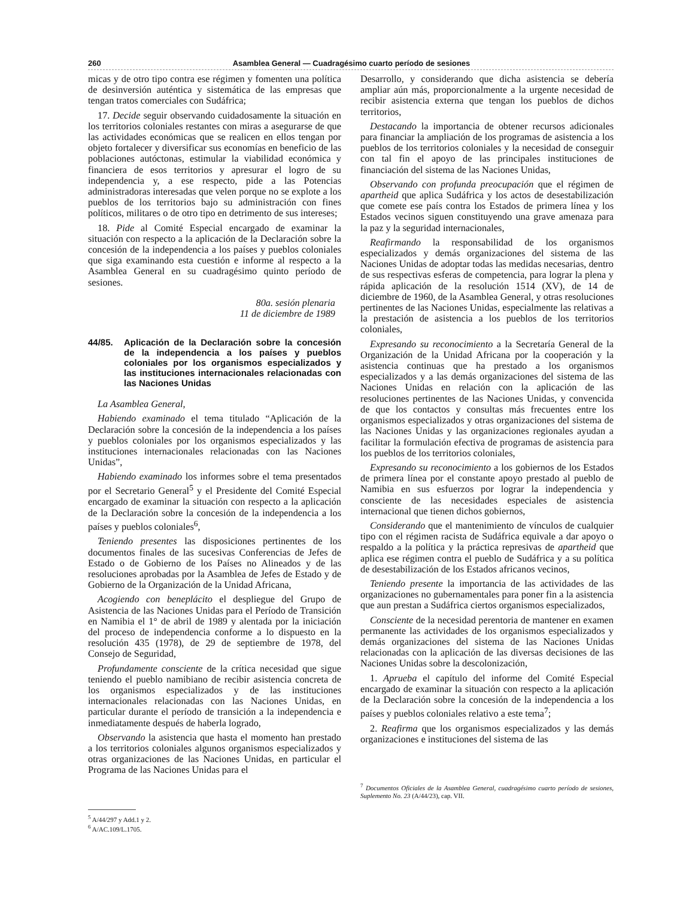260 Asamblea General — Cuadragésimo cuarto período de sesiones
micas y de otro tipo contra ese régimen y fomenten una política de desinversión auténtica y sistemática de las empresas que tengan tratos comerciales con Sudáfrica;
17. Decide seguir observando cuidadosamente la situación en los territorios coloniales restantes con miras a asegurarse de que las actividades económicas que se realicen en ellos tengan por objeto fortalecer y diversificar sus economías en beneficio de las poblaciones autóctonas, estimular la viabilidad económica y financiera de esos territorios y apresurar el logro de su independencia y, a ese respecto, pide a las Potencias administradoras interesadas que velen porque no se explote a los pueblos de los territorios bajo su administración con fines políticos, militares o de otro tipo en detrimento de sus intereses;
18. Pide al Comité Especial encargado de examinar la situación con respecto a la aplicación de la Declaración sobre la concesión de la independencia a los países y pueblos coloniales que siga examinando esta cuestión e informe al respecto a la Asamblea General en su cuadragésimo quinto período de sesiones.
80a. sesión plenaria
11 de diciembre de 1989
44/85. Aplicación de la Declaración sobre la concesión de la independencia a los países y pueblos coloniales por los organismos especializados y las instituciones internacionales relacionadas con las Naciones Unidas
La Asamblea General,
Habiendo examinado el tema titulado “Aplicación de la Declaración sobre la concesión de la independencia a los países y pueblos coloniales por los organismos especializados y las instituciones internacionales relacionadas con las Naciones Unidas”,
Habiendo examinado los informes sobre el tema presentados por el Secretario General<sup>5</sup> y el Presidente del Comité Especial encargado de examinar la situación con respecto a la aplicación de la Declaración sobre la concesión de la independencia a los países y pueblos coloniales<sup>6</sup>,
Teniendo presentes las disposiciones pertinentes de los documentos finales de las sucesivas Conferencias de Jefes de Estado o de Gobierno de los Países no Alineados y de las resoluciones aprobadas por la Asamblea de Jefes de Estado y de Gobierno de la Organización de la Unidad Africana,
Acogiendo con beneplácito el despliegue del Grupo de Asistencia de las Naciones Unidas para el Período de Transición en Namibia el 1° de abril de 1989 y alentada por la iniciación del proceso de independencia conforme a lo dispuesto en la resolución 435 (1978), de 29 de septiembre de 1978, del Consejo de Seguridad,
Profundamente consciente de la crítica necesidad que sigue teniendo el pueblo namibiano de recibir asistencia concreta de los organismos especializados y de las instituciones internacionales relacionadas con las Naciones Unidas, en particular durante el período de transición a la independencia e inmediatamente después de haberla logrado,
Observando la asistencia que hasta el momento han prestado a los territorios coloniales algunos organismos especializados y otras organizaciones de las Naciones Unidas, en particular el Programa de las Naciones Unidas para el
<sup>5</sup> A/44/297 y Add.1 y 2.
<sup>6</sup> A/AC.109/L.1705.
Desarrollo, y considerando que dicha asistencia se debería ampliar aún más, proporcionalmente a la urgente necesidad de recibir asistencia externa que tengan los pueblos de dichos territorios,
Destacando la importancia de obtener recursos adicionales para financiar la ampliación de los programas de asistencia a los pueblos de los territorios coloniales y la necesidad de conseguir con tal fin el apoyo de las principales instituciones de financiación del sistema de las Naciones Unidas,
Observando con profunda preocupación que el régimen de apartheid que aplica Sudáfrica y los actos de desestabilización que comete ese país contra los Estados de primera línea y los Estados vecinos siguen constituyendo una grave amenaza para la paz y la seguridad internacionales,
Reafirmando la responsabilidad de los organismos especializados y demás organizaciones del sistema de las Naciones Unidas de adoptar todas las medidas necesarias, dentro de sus respectivas esferas de competencia, para lograr la plena y rápida aplicación de la resolución 1514 (XV), de 14 de diciembre de 1960, de la Asamblea General, y otras resoluciones pertinentes de las Naciones Unidas, especialmente las relativas a la prestación de asistencia a los pueblos de los territorios coloniales,
Expresando su reconocimiento a la Secretaría General de la Organización de la Unidad Africana por la cooperación y la asistencia continuas que ha prestado a los organismos especializados y a las demás organizaciones del sistema de las Naciones Unidas en relación con la aplicación de las resoluciones pertinentes de las Naciones Unidas, y convencida de que los contactos y consultas más frecuentes entre los organismos especializados y otras organizaciones del sistema de las Naciones Unidas y las organizaciones regionales ayudan a facilitar la formulación efectiva de programas de asistencia para los pueblos de los territorios coloniales,
Expresando su reconocimiento a los gobiernos de los Estados de primera línea por el constante apoyo prestado al pueblo de Namibia en sus esfuerzos por lograr la independencia y consciente de las necesidades especiales de asistencia internacional que tienen dichos gobiernos,
Considerando que el mantenimiento de vínculos de cualquier tipo con el régimen racista de Sudáfrica equivale a dar apoyo o respaldo a la política y la práctica represivas de apartheid que aplica ese régimen contra el pueblo de Sudáfrica y a su política de desestabilización de los Estados africanos vecinos,
Teniendo presente la importancia de las actividades de las organizaciones no gubernamentales para poner fin a la asistencia que aun prestan a Sudáfrica ciertos organismos especializados,
Consciente de la necesidad perentoria de mantener en examen permanente las actividades de los organismos especializados y demás organizaciones del sistema de las Naciones Unidas relacionadas con la aplicación de las diversas decisiones de las Naciones Unidas sobre la descolonización,
1. Aprueba el capítulo del informe del Comité Especial encargado de examinar la situación con respecto a la aplicación de la Declaración sobre la concesión de la independencia a los países y pueblos coloniales relativo a este tema<sup>7</sup>;
2. Reafirma que los organismos especializados y las demás organizaciones e instituciones del sistema de las
<sup>7</sup> Documentos Oficiales de la Asamblea General, cuadragésimo cuarto período de sesiones, Suplemento No. 23 (A/44/23), cap. VII.